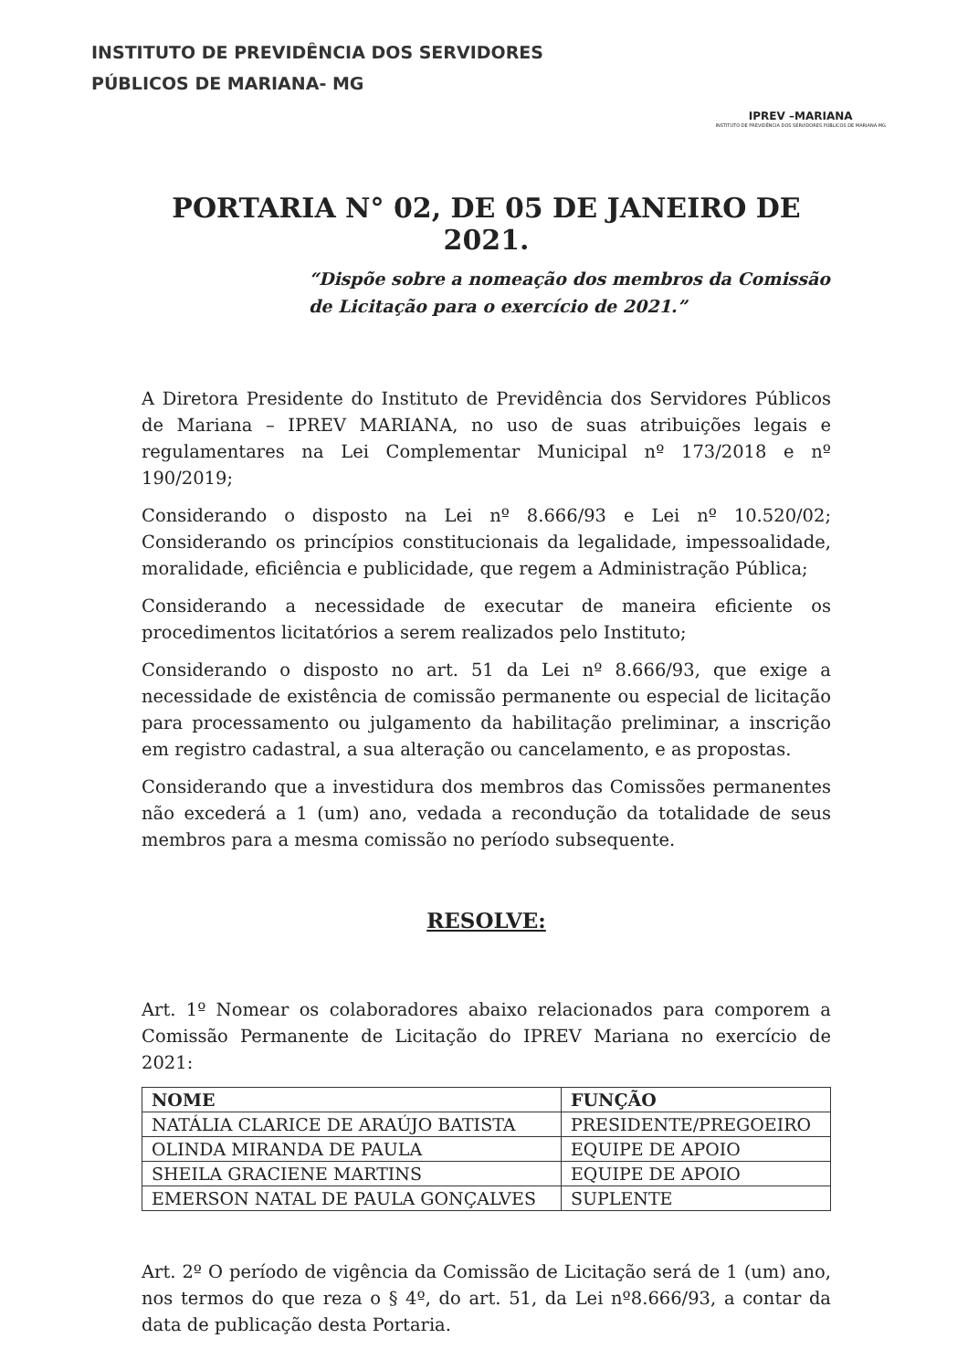INSTITUTO DE PREVIDÊNCIA DOS SERVIDORES
PÚBLICOS DE MARIANA- MG
IPREV –MARIANA
INSTITUTO DE PREVIDÊNCIA DOS SERVIDORES PÚBLICOS DE MARIANA-MG
PORTARIA N° 02, DE 05 DE JANEIRO DE 2021.
“Dispõe sobre a nomeação dos membros da Comissão de Licitação para o exercício de 2021.”
A Diretora Presidente do Instituto de Previdência dos Servidores Públicos de Mariana – IPREV MARIANA, no uso de suas atribuições legais e regulamentares na Lei Complementar Municipal nº 173/2018 e nº 190/2019;
Considerando o disposto na Lei nº 8.666/93 e Lei nº 10.520/02; Considerando os princípios constitucionais da legalidade, impessoalidade, moralidade, eficiência e publicidade, que regem a Administração Pública;
Considerando a necessidade de executar de maneira eficiente os procedimentos licitatórios a serem realizados pelo Instituto;
Considerando o disposto no art. 51 da Lei nº 8.666/93, que exige a necessidade de existência de comissão permanente ou especial de licitação para processamento ou julgamento da habilitação preliminar, a inscrição em registro cadastral, a sua alteração ou cancelamento, e as propostas.
Considerando que a investidura dos membros das Comissões permanentes não excederá a 1 (um) ano, vedada a recondução da totalidade de seus membros para a mesma comissão no período subsequente.
RESOLVE:
Art. 1º Nomear os colaboradores abaixo relacionados para comporem a Comissão Permanente de Licitação do IPREV Mariana no exercício de 2021:
| NOME | FUNÇÃO |
| --- | --- |
| NATÁLIA CLARICE DE ARAÚJO BATISTA | PRESIDENTE/PREGOEIRO |
| OLINDA MIRANDA DE PAULA | EQUIPE DE APOIO |
| SHEILA GRACIENE MARTINS | EQUIPE DE APOIO |
| EMERSON NATAL DE PAULA GONÇALVES | SUPLENTE |
Art. 2º O período de vigência da Comissão de Licitação será de 1 (um) ano, nos termos do que reza o § 4º, do art. 51, da Lei nº8.666/93, a contar da data de publicação desta Portaria.